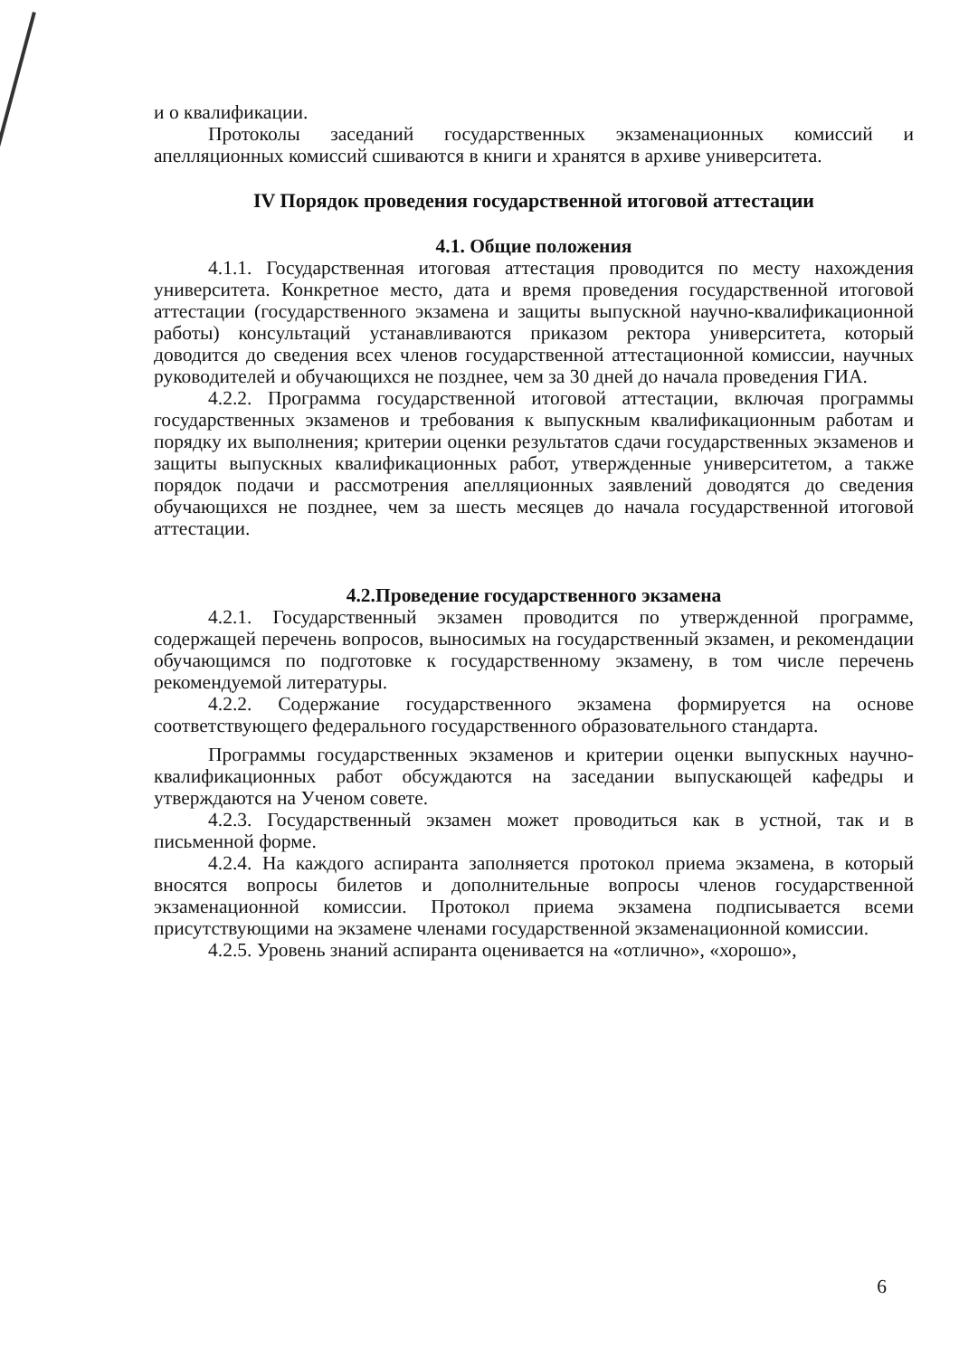и о квалификации.
Протоколы заседаний государственных экзаменационных комиссий и апелляционных комиссий сшиваются в книги и хранятся в архиве университета.
IV Порядок проведения государственной итоговой аттестации
4.1. Общие положения
4.1.1. Государственная итоговая аттестация проводится по месту нахождения университета. Конкретное место, дата и время проведения государственной итоговой аттестации (государственного экзамена и защиты выпускной научно-квалификационной работы) консультаций устанавливаются приказом ректора университета, который доводится до сведения всех членов государственной аттестационной комиссии, научных руководителей и обучающихся не позднее, чем за 30 дней до начала проведения ГИА.
4.2.2. Программа государственной итоговой аттестации, включая программы государственных экзаменов и требования к выпускным квалификационным работам и порядку их выполнения; критерии оценки результатов сдачи государственных экзаменов и защиты выпускных квалификационных работ, утвержденные университетом, а также порядок подачи и рассмотрения апелляционных заявлений доводятся до сведения обучающихся не позднее, чем за шесть месяцев до начала государственной итоговой аттестации.
4.2.Проведение государственного экзамена
4.2.1. Государственный экзамен проводится по утвержденной программе, содержащей перечень вопросов, выносимых на государственный экзамен, и рекомендации обучающимся по подготовке к государственному экзамену, в том числе перечень рекомендуемой литературы.
4.2.2. Содержание государственного экзамена формируется на основе соответствующего федерального государственного образовательного стандарта.
Программы государственных экзаменов и критерии оценки выпускных научно-квалификационных работ обсуждаются на заседании выпускающей кафедры и утверждаются на Ученом совете.
4.2.3. Государственный экзамен может проводиться как в устной, так и в письменной форме.
4.2.4. На каждого аспиранта заполняется протокол приема экзамена, в который вносятся вопросы билетов и дополнительные вопросы членов государственной экзаменационной комиссии. Протокол приема экзамена подписывается всеми присутствующими на экзамене членами государственной экзаменационной комиссии.
4.2.5. Уровень знаний аспиранта оценивается на «отлично», «хорошо»,
6